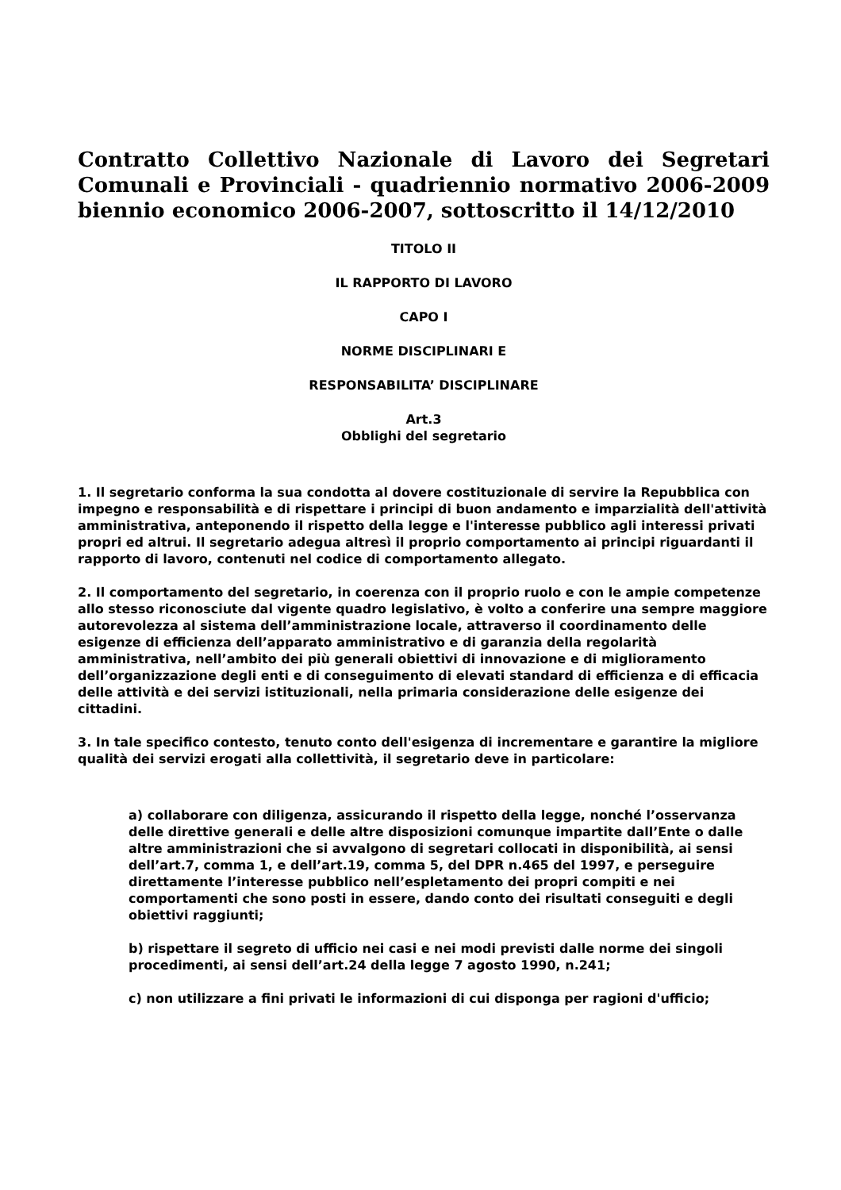Contratto Collettivo Nazionale di Lavoro dei Segretari Comunali e Provinciali - quadriennio normativo 2006-2009 biennio economico 2006-2007, sottoscritto il 14/12/2010
TITOLO II
IL RAPPORTO DI LAVORO
CAPO I
NORME DISCIPLINARI E
RESPONSABILITA’ DISCIPLINARE
Art.3
Obblighi del segretario
1. Il segretario conforma la sua condotta al dovere costituzionale di servire la Repubblica con impegno e responsabilità e di rispettare i principi di buon andamento e imparzialità dell'attività amministrativa, anteponendo il rispetto della legge e l'interesse pubblico agli interessi privati propri ed altrui. Il segretario adegua altresì il proprio comportamento ai principi riguardanti il rapporto di lavoro, contenuti nel codice di comportamento allegato.
2. Il comportamento del segretario, in coerenza con il proprio ruolo e con le ampie competenze allo stesso riconosciute dal vigente quadro legislativo, è volto a conferire una sempre maggiore autorevolezza al sistema dell’amministrazione locale, attraverso il coordinamento delle esigenze di efficienza dell’apparato amministrativo e di garanzia della regolarità amministrativa, nell’ambito dei più generali obiettivi di innovazione e di miglioramento dell’organizzazione degli enti e di conseguimento di elevati standard di efficienza e di efficacia delle attività e dei servizi istituzionali, nella primaria considerazione delle esigenze dei cittadini.
3. In tale specifico contesto, tenuto conto dell'esigenza di incrementare e garantire la migliore qualità dei servizi erogati alla collettività, il segretario deve in particolare:
a) collaborare con diligenza, assicurando il rispetto della legge, nonché l’osservanza delle direttive generali e delle altre disposizioni comunque impartite dall’Ente o dalle altre amministrazioni che si avvalgono di segretari collocati in disponibilità, ai sensi dell’art.7, comma 1, e dell’art.19, comma 5, del DPR n.465 del 1997, e perseguire direttamente l’interesse pubblico nell’espletamento dei propri compiti e nei comportamenti che sono posti in essere, dando conto dei risultati conseguiti e degli obiettivi raggiunti;
b) rispettare il segreto di ufficio nei casi e nei modi previsti dalle norme dei singoli procedimenti, ai sensi dell’art.24 della legge 7 agosto 1990, n.241;
c) non utilizzare a fini privati le informazioni di cui disponga per ragioni d'ufficio;